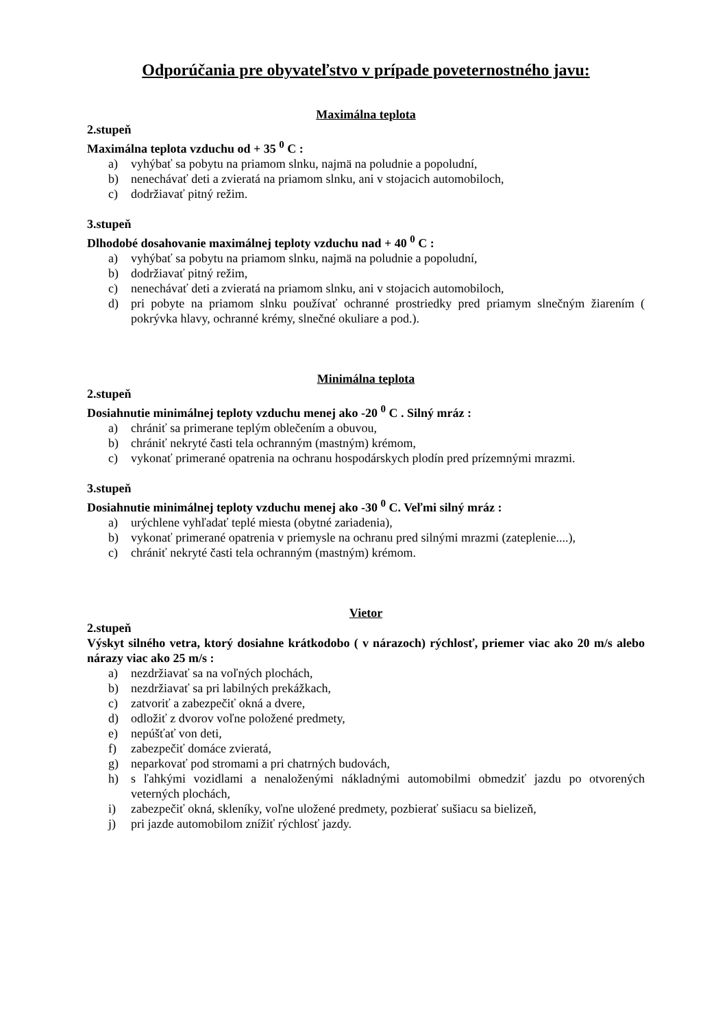Odporúčania pre obyvateľstvo v prípade poveternostného javu:
Maximálna teplota
2.stupeň
Maximálna teplota vzduchu od + 35 <sup>0</sup> C :
a) vyhýbať sa pobytu na priamom slnku, najmä na poludnie a popoludní,
b) nenechávať deti a zvieratá na priamom slnku, ani v stojacich automobiloch,
c) dodržiavať pitný režim.
3.stupeň
Dlhodobé dosahovanie maximálnej teploty vzduchu nad + 40 <sup>0</sup> C :
a) vyhýbať sa pobytu na priamom slnku, najmä na poludnie a popoludní,
b) dodržiavať pitný režim,
c) nenechávať deti a zvieratá na priamom slnku, ani v stojacich automobiloch,
d) pri pobyte na priamom slnku používať ochranné prostriedky pred priamym slnečným žiarením ( pokrývka hlavy, ochranné krémy, slnečné okuliare a pod.).
Minimálna teplota
2.stupeň
Dosiahnutie minimálnej teploty vzduchu menej ako -20 <sup>0</sup> C . Silný mráz :
a) chrániť sa primerane teplým oblečením a obuvou,
b) chrániť nekryté časti tela ochranným (mastným) krémom,
c) vykonať primerané opatrenia na ochranu hospodárskych plodín pred prízemnými mrazmi.
3.stupeň
Dosiahnutie minimálnej teploty vzduchu menej ako -30 <sup>0</sup> C. Veľmi silný mráz :
a) urýchlene vyhľadať teplé miesta (obytné zariadenia),
b) vykonať primerané opatrenia v priemysle na ochranu pred silnými mrazmi (zateplenie....),
c) chrániť nekryté časti tela ochranným (mastným) krémom.
Vietor
2.stupeň
Výskyt silného vetra, ktorý dosiahne krátkodobo ( v nárazoch) rýchlosť, priemer viac ako 20 m/s alebo nárazy viac ako 25 m/s :
a) nezdržiavať sa na voľných plochách,
b) nezdržiavať sa pri labilných prekážkach,
c) zatvoriť a zabezpečiť okná a dvere,
d) odložiť z dvorov voľne položené predmety,
e) nepúšťať von deti,
f) zabezpečiť domáce zvieratá,
g) neparkovať pod stromami a pri chatrných budovách,
h) s ľahkými vozidlami a nenaloženými nákladnými automobilmi obmedziť jazdu po otvorených veterných plochách,
i) zabezpečiť okná, skleníky, voľne uložené predmety, pozbierať sušiacu sa bielizeň,
j) pri jazde automobilom znížiť rýchlosť jazdy.